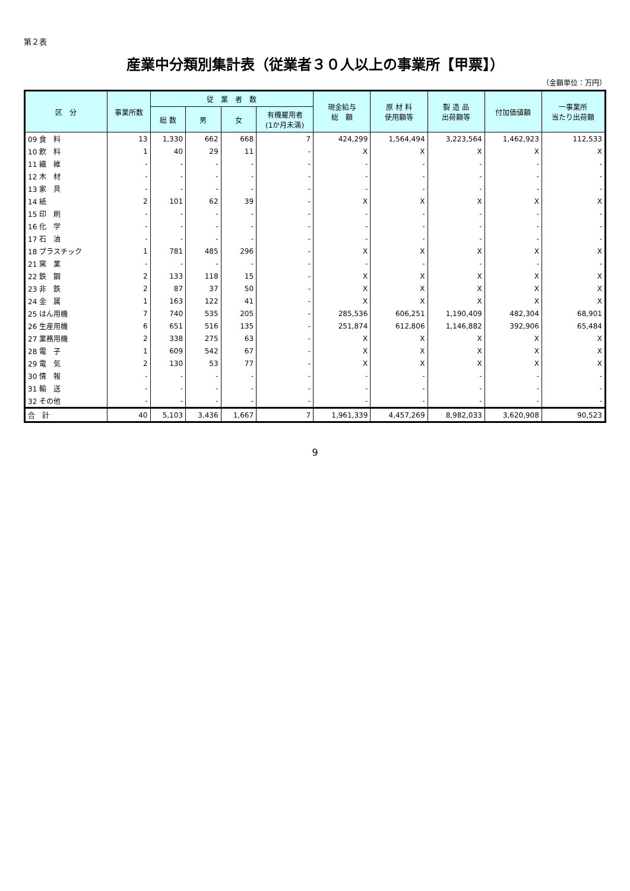第２表
産業中分類別集計表（従業者３０人以上の事業所【甲票】）
（金額単位：万円）
| 区 分 | 事業所数 | 従 業 者 数 | | | | 現金給与 総 額 | 原 材 料 使用額等 | 製 造 品 出荷額等 | 付加価値額 | 一事業所 当たり出荷額 |
| --- | --- | --- | --- | --- | --- | --- | --- | --- | --- | --- |
| | | 総 数 | 男 | 女 | 有機雇用者 (1か月未満) | | | | | |
| 09 食 料 | 13 | 1,330 | 662 | 668 | 7 | 424,299 | 1,564,494 | 3,223,564 | 1,462,923 | 112,533 |
| 10 飲 料 | 1 | 40 | 29 | 11 | - | X | X | X | X | X |
| 11 繊 維 | - | - | - | - | - | - | - | - | - | - |
| 12 木 材 | - | - | - | - | - | - | - | - | - | - |
| 13 家 具 | - | - | - | - | - | - | - | - | - | - |
| 14 紙 | 2 | 101 | 62 | 39 | - | X | X | X | X | X |
| 15 印 刷 | - | - | - | - | - | - | - | - | - | - |
| 16 化 学 | - | - | - | - | - | - | - | - | - | - |
| 17 石 油 | - | - | - | - | - | - | - | - | - | - |
| 18 プラスチック | 1 | 781 | 485 | 296 | - | X | X | X | X | X |
| 21 窯 業 | - | - | - | - | - | - | - | - | - | - |
| 22 鉄 鋼 | 2 | 133 | 118 | 15 | - | X | X | X | X | X |
| 23 非 鉄 | 2 | 87 | 37 | 50 | - | X | X | X | X | X |
| 24 金 属 | 1 | 163 | 122 | 41 | - | X | X | X | X | X |
| 25 はん用機 | 7 | 740 | 535 | 205 | - | 285,536 | 606,251 | 1,190,409 | 482,304 | 68,901 |
| 26 生産用機 | 6 | 651 | 516 | 135 | - | 251,874 | 612,806 | 1,146,882 | 392,906 | 65,484 |
| 27 業務用機 | 2 | 338 | 275 | 63 | - | X | X | X | X | X |
| 28 電 子 | 1 | 609 | 542 | 67 | - | X | X | X | X | X |
| 29 電 気 | 2 | 130 | 53 | 77 | - | X | X | X | X | X |
| 30 情 報 | - | - | - | - | - | - | - | - | - | - |
| 31 輸 送 | - | - | - | - | - | - | - | - | - | - |
| 32 その他 | - | - | - | - | - | - | - | - | - | - |
| 合 計 | 40 | 5,103 | 3,436 | 1,667 | 7 | 1,961,339 | 4,457,269 | 8,982,033 | 3,620,908 | 90,523 |
9